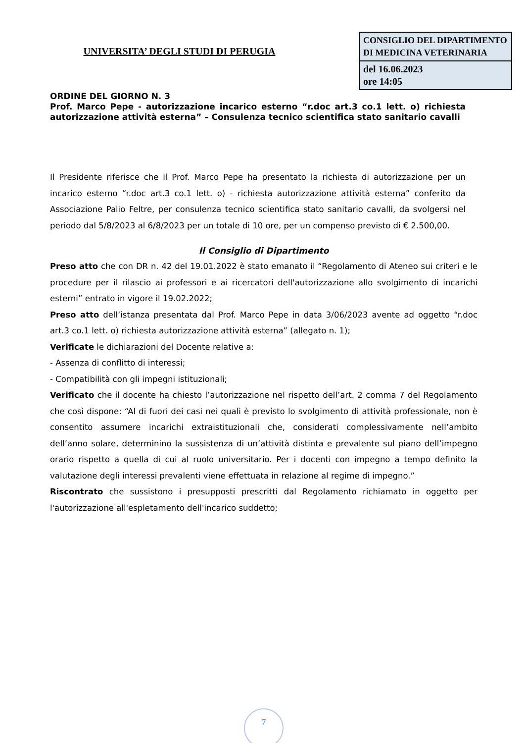UNIVERSITA’ DEGLI STUDI DI PERUGIA
| CONSIGLIO DEL DIPARTIMENTO DI MEDICINA VETERINARIA |
| del 16.06.2023 ore 14:05 |
ORDINE DEL GIORNO N. 3
Prof. Marco Pepe - autorizzazione incarico esterno “r.doc art.3 co.1 lett. o) richiesta autorizzazione attività esterna” – Consulenza tecnico scientifica stato sanitario cavalli
Il Presidente riferisce che il Prof. Marco Pepe ha presentato la richiesta di autorizzazione per un incarico esterno “r.doc art.3 co.1 lett. o) - richiesta autorizzazione attività esterna” conferito da Associazione Palio Feltre, per consulenza tecnico scientifica stato sanitario cavalli, da svolgersi nel periodo dal 5/8/2023 al 6/8/2023 per un totale di 10 ore, per un compenso previsto di € 2.500,00.
Il Consiglio di Dipartimento
Preso atto che con DR n. 42 del 19.01.2022 è stato emanato il “Regolamento di Ateneo sui criteri e le procedure per il rilascio ai professori e ai ricercatori dell'autorizzazione allo svolgimento di incarichi esterni” entrato in vigore il 19.02.2022;
Preso atto dell’istanza presentata dal Prof. Marco Pepe in data 3/06/2023 avente ad oggetto “r.doc art.3 co.1 lett. o) richiesta autorizzazione attività esterna” (allegato n. 1);
Verificate le dichiarazioni del Docente relative a:
- Assenza di conflitto di interessi;
- Compatibilità con gli impegni istituzionali;
Verificato che il docente ha chiesto l’autorizzazione nel rispetto dell’art. 2 comma 7 del Regolamento che così dispone: “Al di fuori dei casi nei quali è previsto lo svolgimento di attività professionale, non è consentito assumere incarichi extraistituzionali che, considerati complessivamente nell’ambito dell’anno solare, determinino la sussistenza di un’attività distinta e prevalente sul piano dell’impegno orario rispetto a quella di cui al ruolo universitario. Per i docenti con impegno a tempo definito la valutazione degli interessi prevalenti viene effettuata in relazione al regime di impegno.”
Riscontrato che sussistono i presupposti prescritti dal Regolamento richiamato in oggetto per l'autorizzazione all'espletamento dell'incarico suddetto;
7